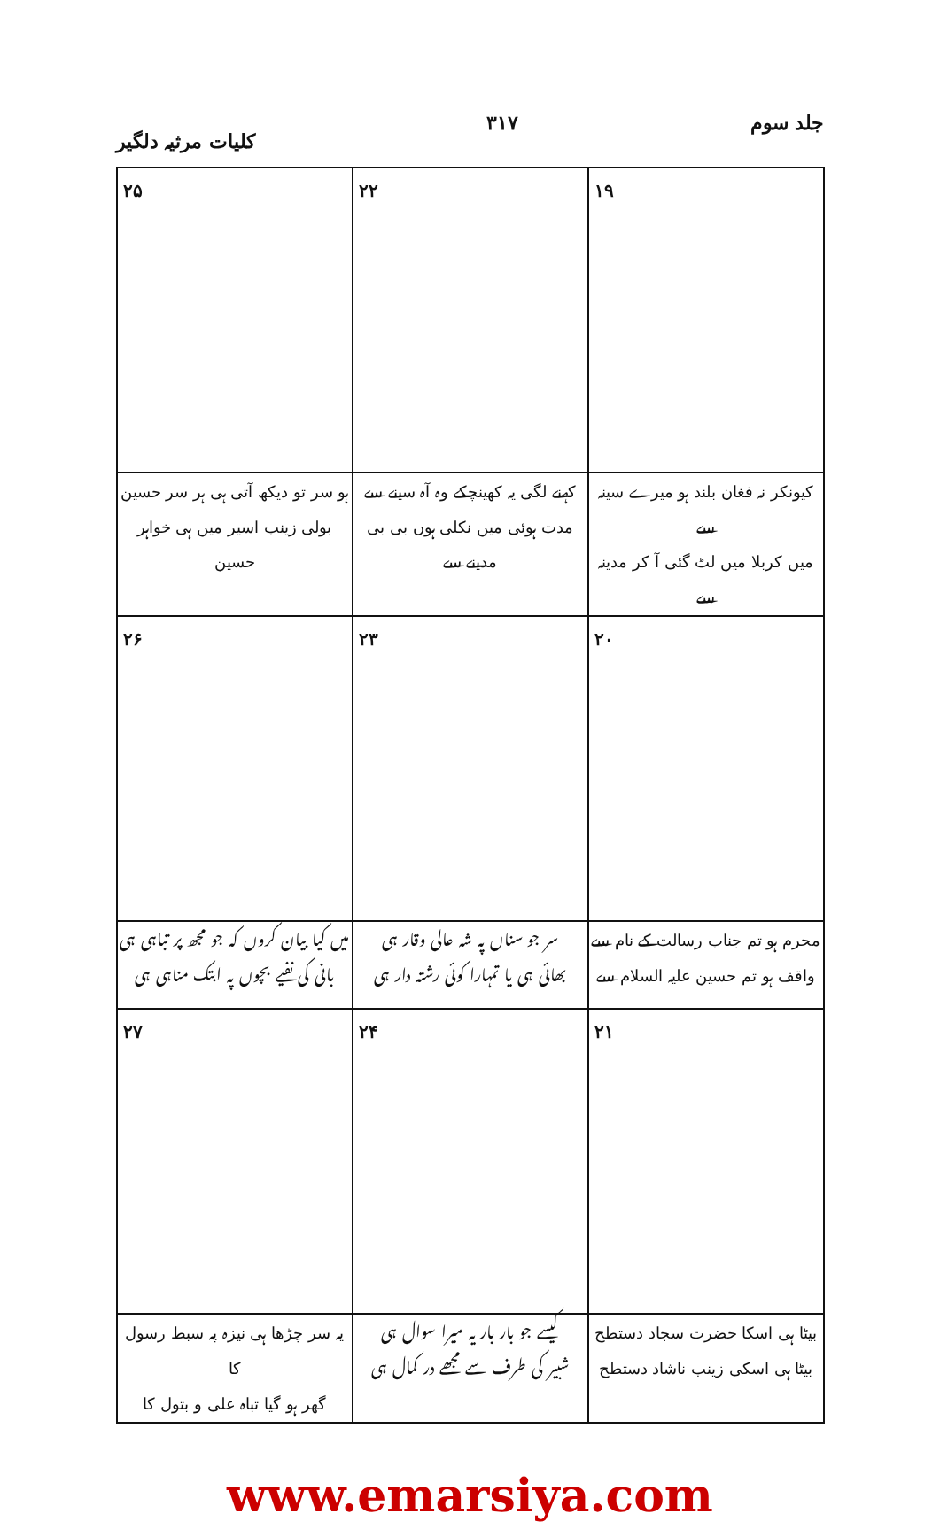جلد سوم ۳۱۷ کلیات مرثیہ دلگیر
| ۱۹ | ۲۲ | ۲۵ |
| کیونکر نہ فغان بلند ہو میرے سینہ سے میں کربلا میں لٹ گئی آ کر مدینہ سے | کہنے لگی یہ کھینچکے وہ آہ سینے سے مدت ہوئی میں نکلی ہوں بی بی مدینے سے | ہو سر تو دیکھ آتی ہی ہر سر حسین بولی زینب اسیر میں ہی خواہر حسین |
| ۲۰ | ۲۳ | ۲۶ |
| محرم ہو تم جناب رسالت کے نام سے واقف ہو تم حسین علیہ السلام سے | سر جو سناں پہ شہ عالی وقار ہی بھائی ہی یا تمہارا کوئی رشتہ دار ہی | میں کیا بیان کروں کہ جو مجھ پر تباہی ہی بانی کی نفیے بچوں پہ ابتک مناہی ہی |
| ۲۱ | ۲۴ | ۲۷ |
| بیٹا ہی اسکا حضرت سجاد دستطح بیٹا ہی اسکی زینب ناشاد دستطح | کیسے جو بار بار یہ میرا سوال ہی شبیر کی طرف سے مجھے در کمال ہی | یہ سر چڑھا ہی نیزہ پہ سبط رسول کا گھر ہو گیا تباہ علی و بتول کا |
www.emarsiya.com